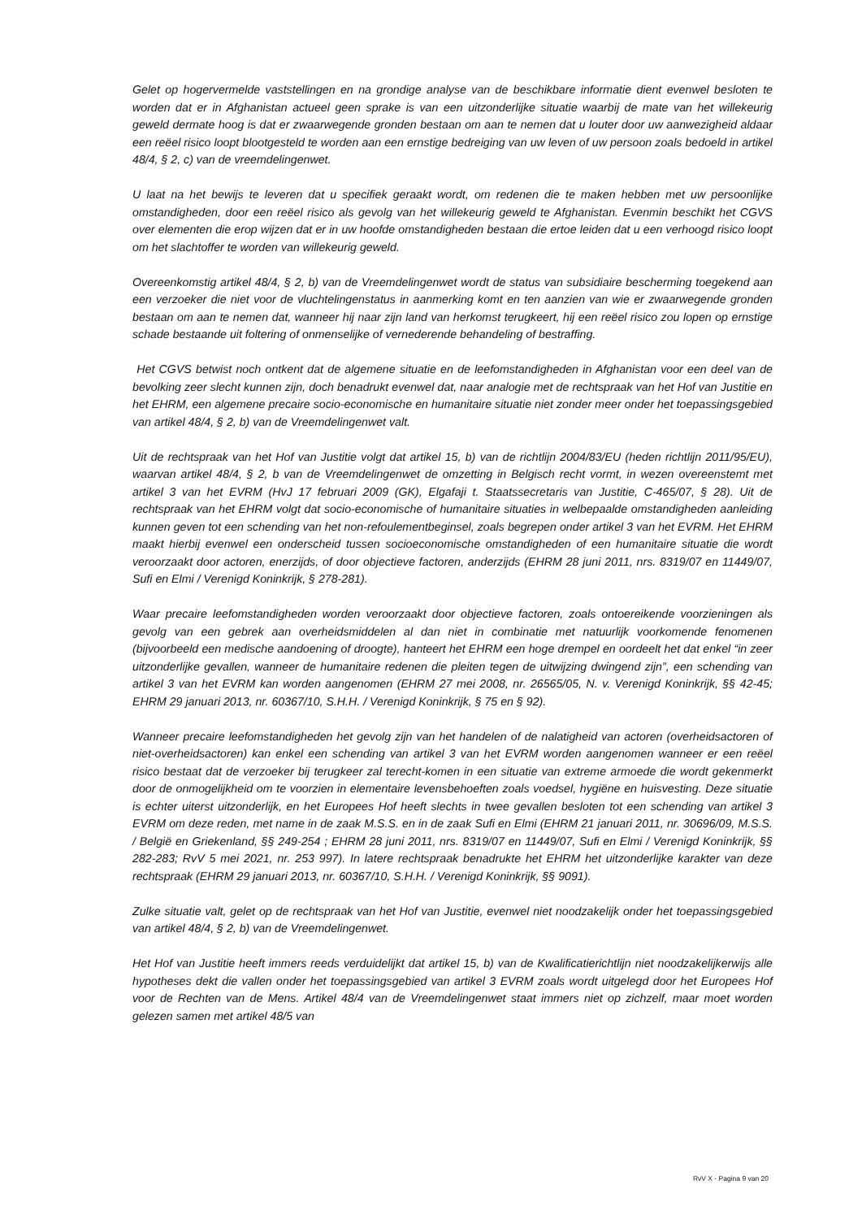Gelet op hogervermelde vaststellingen en na grondige analyse van de beschikbare informatie dient evenwel besloten te worden dat er in Afghanistan actueel geen sprake is van een uitzonderlijke situatie waarbij de mate van het willekeurig geweld dermate hoog is dat er zwaarwegende gronden bestaan om aan te nemen dat u louter door uw aanwezigheid aldaar een reëel risico loopt blootgesteld te worden aan een ernstige bedreiging van uw leven of uw persoon zoals bedoeld in artikel 48/4, § 2, c) van de vreemdelingenwet.
U laat na het bewijs te leveren dat u specifiek geraakt wordt, om redenen die te maken hebben met uw persoonlijke omstandigheden, door een reëel risico als gevolg van het willekeurig geweld te Afghanistan. Evenmin beschikt het CGVS over elementen die erop wijzen dat er in uw hoofde omstandigheden bestaan die ertoe leiden dat u een verhoogd risico loopt om het slachtoffer te worden van willekeurig geweld.
Overeenkomstig artikel 48/4, § 2, b) van de Vreemdelingenwet wordt de status van subsidiaire bescherming toegekend aan een verzoeker die niet voor de vluchtelingenstatus in aanmerking komt en ten aanzien van wie er zwaarwegende gronden bestaan om aan te nemen dat, wanneer hij naar zijn land van herkomst terugkeert, hij een reëel risico zou lopen op ernstige schade bestaande uit foltering of onmenselijke of vernederende behandeling of bestraffing.
Het CGVS betwist noch ontkent dat de algemene situatie en de leefomstandigheden in Afghanistan voor een deel van de bevolking zeer slecht kunnen zijn, doch benadrukt evenwel dat, naar analogie met de rechtspraak van het Hof van Justitie en het EHRM, een algemene precaire socio-economische en humanitaire situatie niet zonder meer onder het toepassingsgebied van artikel 48/4, § 2, b) van de Vreemdelingenwet valt.
Uit de rechtspraak van het Hof van Justitie volgt dat artikel 15, b) van de richtlijn 2004/83/EU (heden richtlijn 2011/95/EU), waarvan artikel 48/4, § 2, b van de Vreemdelingenwet de omzetting in Belgisch recht vormt, in wezen overeenstemt met artikel 3 van het EVRM (HvJ 17 februari 2009 (GK), Elgafaji t. Staatssecretaris van Justitie, C-465/07, § 28). Uit de rechtspraak van het EHRM volgt dat socio-economische of humanitaire situaties in welbepaalde omstandigheden aanleiding kunnen geven tot een schending van het non-refoulementbeginsel, zoals begrepen onder artikel 3 van het EVRM. Het EHRM maakt hierbij evenwel een onderscheid tussen socioeconomische omstandigheden of een humanitaire situatie die wordt veroorzaakt door actoren, enerzijds, of door objectieve factoren, anderzijds (EHRM 28 juni 2011, nrs. 8319/07 en 11449/07, Sufi en Elmi / Verenigd Koninkrijk, § 278-281).
Waar precaire leefomstandigheden worden veroorzaakt door objectieve factoren, zoals ontoereikende voorzieningen als gevolg van een gebrek aan overheidsmiddelen al dan niet in combinatie met natuurlijk voorkomende fenomenen (bijvoorbeeld een medische aandoening of droogte), hanteert het EHRM een hoge drempel en oordeelt het dat enkel “in zeer uitzonderlijke gevallen, wanneer de humanitaire redenen die pleiten tegen de uitwijzing dwingend zijn”, een schending van artikel 3 van het EVRM kan worden aangenomen (EHRM 27 mei 2008, nr. 26565/05, N. v. Verenigd Koninkrijk, §§ 42-45; EHRM 29 januari 2013, nr. 60367/10, S.H.H. / Verenigd Koninkrijk, § 75 en § 92).
Wanneer precaire leefomstandigheden het gevolg zijn van het handelen of de nalatigheid van actoren (overheidsactoren of niet-overheidsactoren) kan enkel een schending van artikel 3 van het EVRM worden aangenomen wanneer er een reëel risico bestaat dat de verzoeker bij terugkeer zal terecht-komen in een situatie van extreme armoede die wordt gekenmerkt door de onmogelijkheid om te voorzien in elementaire levensbehoeften zoals voedsel, hygiëne en huisvesting. Deze situatie is echter uiterst uitzonderlijk, en het Europees Hof heeft slechts in twee gevallen besloten tot een schending van artikel 3 EVRM om deze reden, met name in de zaak M.S.S. en in de zaak Sufi en Elmi (EHRM 21 januari 2011, nr. 30696/09, M.S.S. / België en Griekenland, §§ 249-254 ; EHRM 28 juni 2011, nrs. 8319/07 en 11449/07, Sufi en Elmi / Verenigd Koninkrijk, §§ 282-283; RvV 5 mei 2021, nr. 253 997). In latere rechtspraak benadrukte het EHRM het uitzonderlijke karakter van deze rechtspraak (EHRM 29 januari 2013, nr. 60367/10, S.H.H. / Verenigd Koninkrijk, §§ 9091).
Zulke situatie valt, gelet op de rechtspraak van het Hof van Justitie, evenwel niet noodzakelijk onder het toepassingsgebied van artikel 48/4, § 2, b) van de Vreemdelingenwet.
Het Hof van Justitie heeft immers reeds verduidelijkt dat artikel 15, b) van de Kwalificatierichtlijn niet noodzakelijkerwijs alle hypotheses dekt die vallen onder het toepassingsgebied van artikel 3 EVRM zoals wordt uitgelegd door het Europees Hof voor de Rechten van de Mens. Artikel 48/4 van de Vreemdelingenwet staat immers niet op zichzelf, maar moet worden gelezen samen met artikel 48/5 van
RvV X - Pagina 9 van 20